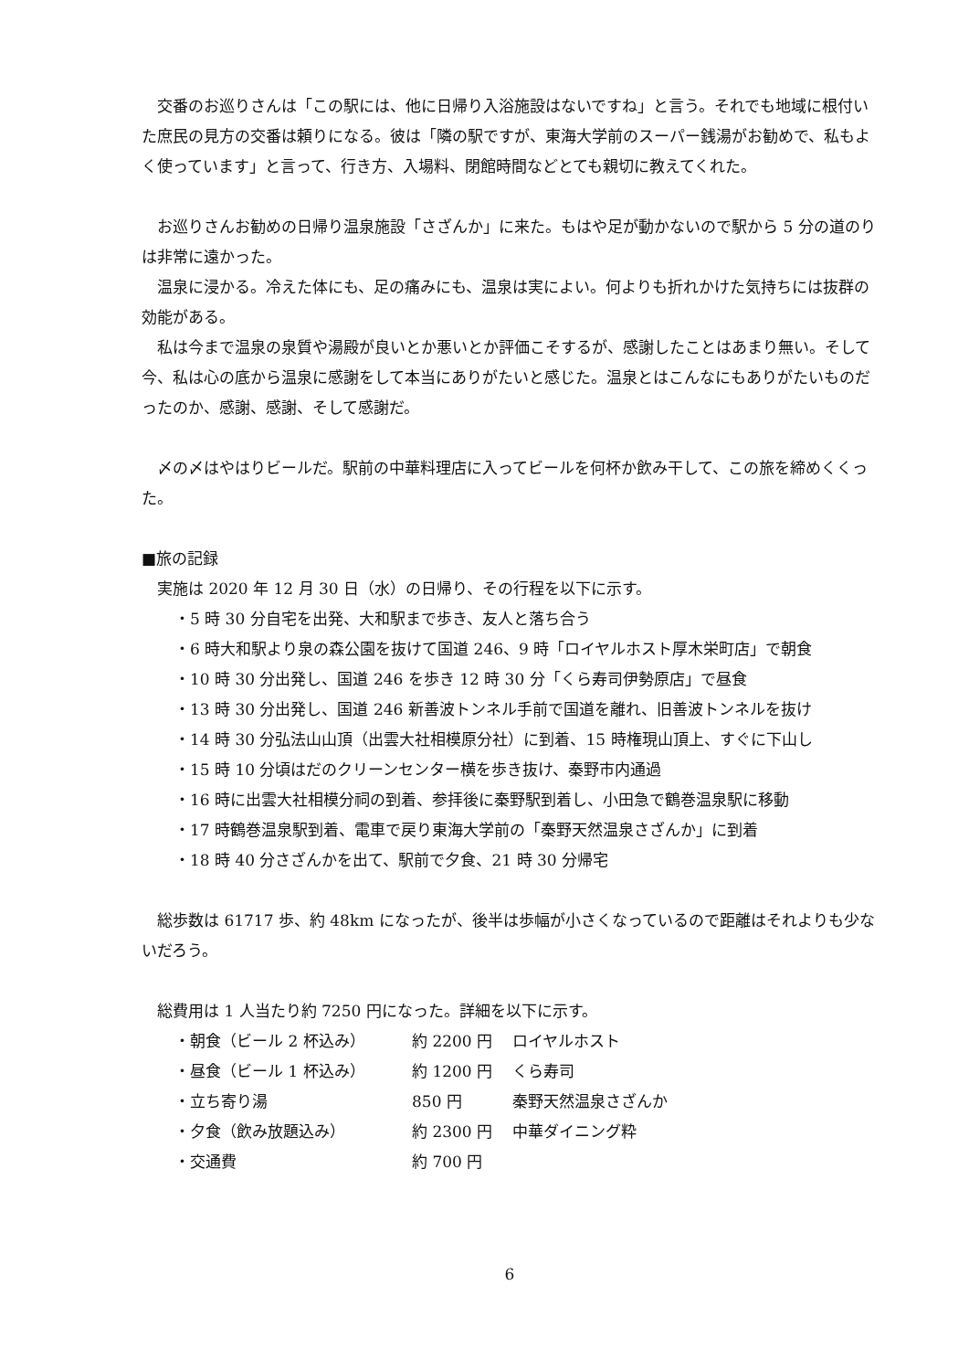交番のお巡りさんは「この駅には、他に日帰り入浴施設はないですね」と言う。それでも地域に根付いた庶民の見方の交番は頼りになる。彼は「隣の駅ですが、東海大学前のスーパー銭湯がお勧めで、私もよく使っています」と言って、行き方、入場料、閉館時間などとても親切に教えてくれた。
お巡りさんお勧めの日帰り温泉施設「さざんか」に来た。もはや足が動かないので駅から 5 分の道のりは非常に遠かった。
温泉に浸かる。冷えた体にも、足の痛みにも、温泉は実によい。何よりも折れかけた気持ちには抜群の効能がある。
私は今まで温泉の泉質や湯殿が良いとか悪いとか評価こそするが、感謝したことはあまり無い。そして今、私は心の底から温泉に感謝をして本当にありがたいと感じた。温泉とはこんなにもありがたいものだったのか、感謝、感謝、そして感謝だ。
〆の〆はやはりビールだ。駅前の中華料理店に入ってビールを何杯か飲み干して、この旅を締めくくった。
■旅の記録
実施は 2020 年 12 月 30 日（水）の日帰り、その行程を以下に示す。
・5 時 30 分自宅を出発、大和駅まで歩き、友人と落ち合う
・6 時大和駅より泉の森公園を抜けて国道 246、9 時「ロイヤルホスト厚木栄町店」で朝食
・10 時 30 分出発し、国道 246 を歩き 12 時 30 分「くら寿司伊勢原店」で昼食
・13 時 30 分出発し、国道 246 新善波トンネル手前で国道を離れ、旧善波トンネルを抜け
・14 時 30 分弘法山山頂（出雲大社相模原分社）に到着、15 時権現山頂上、すぐに下山し
・15 時 10 分頃はだのクリーンセンター横を歩き抜け、秦野市内通過
・16 時に出雲大社相模分祠の到着、参拝後に秦野駅到着し、小田急で鶴巻温泉駅に移動
・17 時鶴巻温泉駅到着、電車で戻り東海大学前の「秦野天然温泉さざんか」に到着
・18 時 40 分さざんかを出て、駅前で夕食、21 時 30 分帰宅
総歩数は 61717 歩、約 48km になったが、後半は歩幅が小さくなっているので距離はそれよりも少ないだろう。
総費用は 1 人当たり約 7250 円になった。詳細を以下に示す。
| ・朝食（ビール 2 杯込み） | 約 2200 円 | ロイヤルホスト |
| ・昼食（ビール 1 杯込み） | 約 1200 円 | くら寿司 |
| ・立ち寄り湯 | 850 円 | 秦野天然温泉さざんか |
| ・夕食（飲み放題込み） | 約 2300 円 | 中華ダイニング粋 |
| ・交通費 | 約 700 円 | |
6